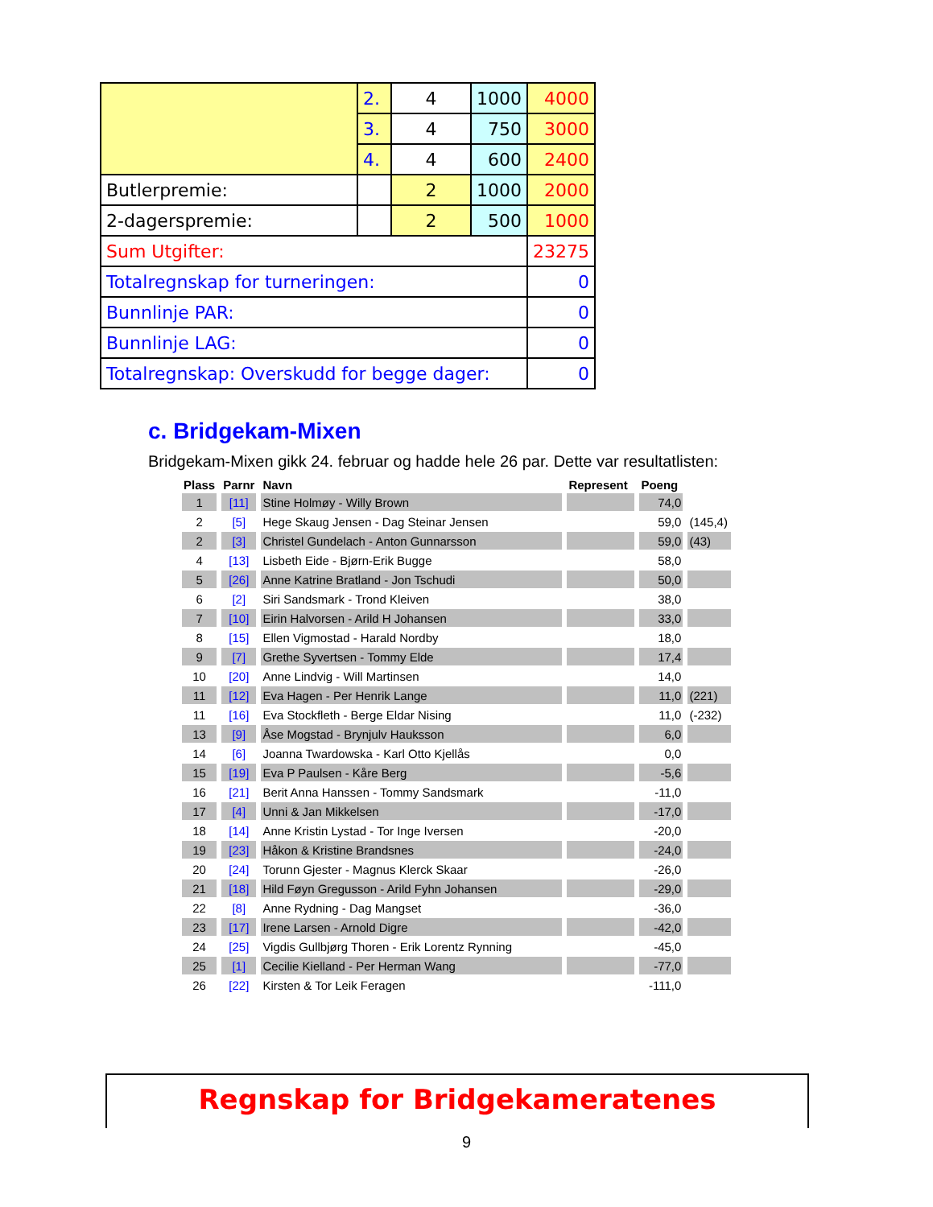| | 2. | 4 | 1000 | 4000 |
| | 3. | 4 | 750 | 3000 |
| | 4. | 4 | 600 | 2400 |
| Butlerpremie: | | 2 | 1000 | 2000 |
| 2-dagerspremie: | | 2 | 500 | 1000 |
| Sum Utgifter: | | | | 23275 |
| Totalregnskap for turneringen: | | | | 0 |
| Bunnlinje PAR: | | | | 0 |
| Bunnlinje LAG: | | | | 0 |
| Totalregnskap: Overskudd for begge dager: | | | | 0 |
c. Bridgekam-Mixen
Bridgekam-Mixen gikk 24. februar og hadde hele 26 par. Dette var resultatlisten:
| Plass | Parnr | Navn | Represent | Poeng | |
| --- | --- | --- | --- | --- | --- |
| 1 | [11] | Stine Holmøy - Willy Brown | | 74,0 | |
| 2 | [5] | Hege Skaug Jensen - Dag Steinar Jensen | | 59,0 | (145,4) |
| 2 | [3] | Christel Gundelach - Anton Gunnarsson | | 59,0 | (43) |
| 4 | [13] | Lisbeth Eide - Bjørn-Erik Bugge | | 58,0 | |
| 5 | [26] | Anne Katrine Bratland - Jon Tschudi | | 50,0 | |
| 6 | [2] | Siri Sandsmark - Trond Kleiven | | 38,0 | |
| 7 | [10] | Eirin Halvorsen - Arild H Johansen | | 33,0 | |
| 8 | [15] | Ellen Vigmostad - Harald Nordby | | 18,0 | |
| 9 | [7] | Grethe Syvertsen - Tommy Elde | | 17,4 | |
| 10 | [20] | Anne Lindvig - Will Martinsen | | 14,0 | |
| 11 | [12] | Eva Hagen - Per Henrik Lange | | 11,0 | (221) |
| 11 | [16] | Eva Stockfleth - Berge Eldar Nising | | 11,0 | (-232) |
| 13 | [9] | Åse Mogstad - Brynjulv Hauksson | | 6,0 | |
| 14 | [6] | Joanna Twardowska - Karl Otto Kjellås | | 0,0 | |
| 15 | [19] | Eva P Paulsen - Kåre Berg | | -5,6 | |
| 16 | [21] | Berit Anna Hanssen - Tommy Sandsmark | | -11,0 | |
| 17 | [4] | Unni & Jan Mikkelsen | | -17,0 | |
| 18 | [14] | Anne Kristin Lystad - Tor Inge Iversen | | -20,0 | |
| 19 | [23] | Håkon & Kristine Brandsnes | | -24,0 | |
| 20 | [24] | Torunn Gjester - Magnus Klerck Skaar | | -26,0 | |
| 21 | [18] | Hild Føyn Gregusson - Arild Fyhn Johansen | | -29,0 | |
| 22 | [8] | Anne Rydning - Dag Mangset | | -36,0 | |
| 23 | [17] | Irene Larsen - Arnold Digre | | -42,0 | |
| 24 | [25] | Vigdis Gullbjørg Thoren - Erik Lorentz Rynning | | -45,0 | |
| 25 | [1] | Cecilie Kielland - Per Herman Wang | | -77,0 | |
| 26 | [22] | Kirsten & Tor Leik Feragen | | -111,0 | |
Regnskap for Bridgekameratenes
9